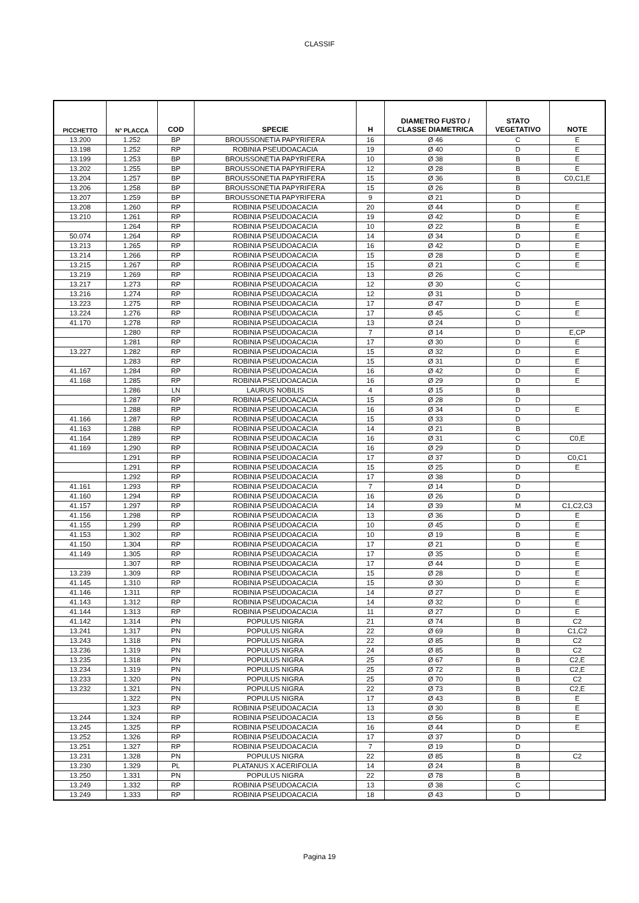CLASSIF
| PICCHETTO | N° PLACCA | COD | SPECIE | H | DIAMETRO FUSTO / CLASSE DIAMETRICA | STATO VEGETATIVO | NOTE |
| --- | --- | --- | --- | --- | --- | --- | --- |
| 13.200 | 1.252 | BP | BROUSSONETIA PAPYRIFERA | 16 | Ø 46 | C | E |
| 13.198 | 1.252 | RP | ROBINIA PSEUDOACACIA | 19 | Ø 40 | D | E |
| 13.199 | 1.253 | BP | BROUSSONETIA PAPYRIFERA | 10 | Ø 38 | B | E |
| 13.202 | 1.255 | BP | BROUSSONETIA PAPYRIFERA | 12 | Ø 28 | B | E |
| 13.204 | 1.257 | BP | BROUSSONETIA PAPYRIFERA | 15 | Ø 36 | B | C0,C1,E |
| 13.206 | 1.258 | BP | BROUSSONETIA PAPYRIFERA | 15 | Ø 26 | B | |
| 13.207 | 1.259 | BP | BROUSSONETIA PAPYRIFERA | 9 | Ø 21 | D | |
| 13.208 | 1.260 | RP | ROBINIA PSEUDOACACIA | 20 | Ø 44 | D | E |
| 13.210 | 1.261 | RP | ROBINIA PSEUDOACACIA | 19 | Ø 42 | D | E |
| | 1.264 | RP | ROBINIA PSEUDOACACIA | 10 | Ø 22 | B | E |
| 50.074 | 1.264 | RP | ROBINIA PSEUDOACACIA | 14 | Ø 34 | D | E |
| 13.213 | 1.265 | RP | ROBINIA PSEUDOACACIA | 16 | Ø 42 | D | E |
| 13.214 | 1.266 | RP | ROBINIA PSEUDOACACIA | 15 | Ø 28 | D | E |
| 13.215 | 1.267 | RP | ROBINIA PSEUDOACACIA | 15 | Ø 21 | C | E |
| 13.219 | 1.269 | RP | ROBINIA PSEUDOACACIA | 13 | Ø 26 | C | |
| 13.217 | 1.273 | RP | ROBINIA PSEUDOACACIA | 12 | Ø 30 | C | |
| 13.216 | 1.274 | RP | ROBINIA PSEUDOACACIA | 12 | Ø 31 | D | |
| 13.223 | 1.275 | RP | ROBINIA PSEUDOACACIA | 17 | Ø 47 | D | E |
| 13.224 | 1.276 | RP | ROBINIA PSEUDOACACIA | 17 | Ø 45 | C | E |
| 41.170 | 1.278 | RP | ROBINIA PSEUDOACACIA | 13 | Ø 24 | D | |
| | 1.280 | RP | ROBINIA PSEUDOACACIA | 7 | Ø 14 | D | E,CP |
| | 1.281 | RP | ROBINIA PSEUDOACACIA | 17 | Ø 30 | D | E |
| 13.227 | 1.282 | RP | ROBINIA PSEUDOACACIA | 15 | Ø 32 | D | E |
| | 1.283 | RP | ROBINIA PSEUDOACACIA | 15 | Ø 31 | D | E |
| 41.167 | 1.284 | RP | ROBINIA PSEUDOACACIA | 16 | Ø 42 | D | E |
| 41.168 | 1.285 | RP | ROBINIA PSEUDOACACIA | 16 | Ø 29 | D | E |
| | 1.286 | LN | LAURUS NOBILIS | 4 | Ø 15 | B | |
| | 1.287 | RP | ROBINIA PSEUDOACACIA | 15 | Ø 28 | D | |
| | 1.288 | RP | ROBINIA PSEUDOACACIA | 16 | Ø 34 | D | E |
| 41.166 | 1.287 | RP | ROBINIA PSEUDOACACIA | 15 | Ø 33 | D | |
| 41.163 | 1.288 | RP | ROBINIA PSEUDOACACIA | 14 | Ø 21 | B | |
| 41.164 | 1.289 | RP | ROBINIA PSEUDOACACIA | 16 | Ø 31 | C | C0,E |
| 41.169 | 1.290 | RP | ROBINIA PSEUDOACACIA | 16 | Ø 29 | D | |
| | 1.291 | RP | ROBINIA PSEUDOACACIA | 17 | Ø 37 | D | C0,C1 |
| | 1.291 | RP | ROBINIA PSEUDOACACIA | 15 | Ø 25 | D | E |
| | 1.292 | RP | ROBINIA PSEUDOACACIA | 17 | Ø 38 | D | |
| 41.161 | 1.293 | RP | ROBINIA PSEUDOACACIA | 7 | Ø 14 | D | |
| 41.160 | 1.294 | RP | ROBINIA PSEUDOACACIA | 16 | Ø 26 | D | |
| 41.157 | 1.297 | RP | ROBINIA PSEUDOACACIA | 14 | Ø 39 | M | C1,C2,C3 |
| 41.156 | 1.298 | RP | ROBINIA PSEUDOACACIA | 13 | Ø 36 | D | E |
| 41.155 | 1.299 | RP | ROBINIA PSEUDOACACIA | 10 | Ø 45 | D | E |
| 41.153 | 1.302 | RP | ROBINIA PSEUDOACACIA | 10 | Ø 19 | B | E |
| 41.150 | 1.304 | RP | ROBINIA PSEUDOACACIA | 17 | Ø 21 | D | E |
| 41.149 | 1.305 | RP | ROBINIA PSEUDOACACIA | 17 | Ø 35 | D | E |
| | 1.307 | RP | ROBINIA PSEUDOACACIA | 17 | Ø 44 | D | E |
| 13.239 | 1.309 | RP | ROBINIA PSEUDOACACIA | 15 | Ø 28 | D | E |
| 41.145 | 1.310 | RP | ROBINIA PSEUDOACACIA | 15 | Ø 30 | D | E |
| 41.146 | 1.311 | RP | ROBINIA PSEUDOACACIA | 14 | Ø 27 | D | E |
| 41.143 | 1.312 | RP | ROBINIA PSEUDOACACIA | 14 | Ø 32 | D | E |
| 41.144 | 1.313 | RP | ROBINIA PSEUDOACACIA | 11 | Ø 27 | D | E |
| 41.142 | 1.314 | PN | POPULUS NIGRA | 21 | Ø 74 | B | C2 |
| 13.241 | 1.317 | PN | POPULUS NIGRA | 22 | Ø 69 | B | C1,C2 |
| 13.243 | 1.318 | PN | POPULUS NIGRA | 22 | Ø 85 | B | C2 |
| 13.236 | 1.319 | PN | POPULUS NIGRA | 24 | Ø 85 | B | C2 |
| 13.235 | 1.318 | PN | POPULUS NIGRA | 25 | Ø 67 | B | C2,E |
| 13.234 | 1.319 | PN | POPULUS NIGRA | 25 | Ø 72 | B | C2,E |
| 13.233 | 1.320 | PN | POPULUS NIGRA | 25 | Ø 70 | B | C2 |
| 13.232 | 1.321 | PN | POPULUS NIGRA | 22 | Ø 73 | B | C2,E |
| | 1.322 | PN | POPULUS NIGRA | 17 | Ø 43 | B | E |
| | 1.323 | RP | ROBINIA PSEUDOACACIA | 13 | Ø 30 | B | E |
| 13.244 | 1.324 | RP | ROBINIA PSEUDOACACIA | 13 | Ø 56 | B | E |
| 13.245 | 1.325 | RP | ROBINIA PSEUDOACACIA | 16 | Ø 44 | D | E |
| 13.252 | 1.326 | RP | ROBINIA PSEUDOACACIA | 17 | Ø 37 | D | |
| 13.251 | 1.327 | RP | ROBINIA PSEUDOACACIA | 7 | Ø 19 | D | |
| 13.231 | 1.328 | PN | POPULUS NIGRA | 22 | Ø 85 | B | C2 |
| 13.230 | 1.329 | PL | PLATANUS X ACERIFOLIA | 14 | Ø 24 | B | |
| 13.250 | 1.331 | PN | POPULUS NIGRA | 22 | Ø 78 | B | |
| 13.249 | 1.332 | RP | ROBINIA PSEUDOACACIA | 13 | Ø 38 | C | |
| 13.249 | 1.333 | RP | ROBINIA PSEUDOACACIA | 18 | Ø 43 | D | |
Pagina 19